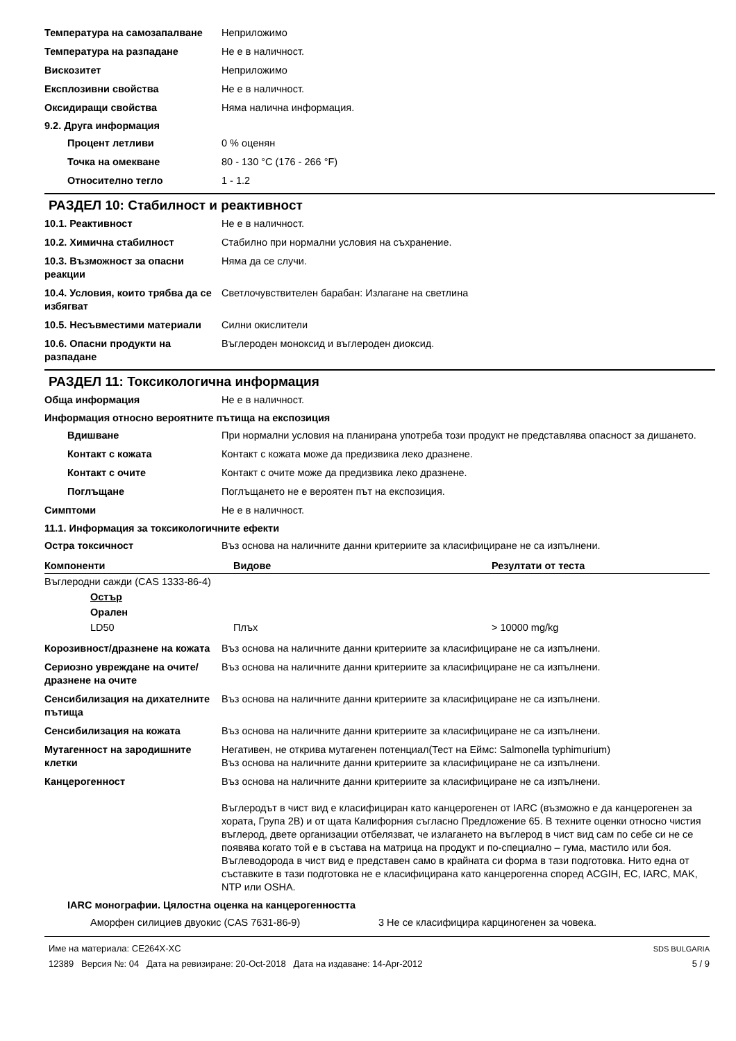Температура на самозапалване Неприложимо
Температура на разпадане Не е в наличност.
Вискозитет Неприложимо
Експлозивни свойства Не е в наличност.
Оксидиращи свойства Няма налична информация.
9.2. Друга информация
Процент летливи 0 % оценян
Точка на омекване 80 - 130 °C (176 - 266 °F)
Относително тегло 1 - 1.2
РАЗДЕЛ 10: Стабилност и реактивност
10.1. Реактивност Не е в наличност.
10.2. Химична стабилност Стабилно при нормални условия на съхранение.
10.3. Възможност за опасни реакции
Няма да се случи.
10.4. Условия, които трябва да се избягват
Светлочувствителен барабан: Излагане на светлина
10.5. Несъвместими материали Силни окислители
10.6. Опасни продукти на разпадане
Въглероден моноксид и въглероден диоксид.
РАЗДЕЛ 11: Токсикологична информация
Обща информация Не е в наличност.
Информация относно вероятните пътища на експозиция
Вдишване При нормални условия на планирана употреба този продукт не представлява опасност за дишането.
Контакт с кожата Контакт с кожата може да предизвика леко дразнене.
Контакт с очите Контакт с очите може да предизвика леко дразнене.
Поглъщане Поглъщането не е вероятен път на експозиция.
Симптоми Не е в наличност.
11.1. Информация за токсикологичните ефекти
Остра токсичност Въз основа на наличните данни критериите за класифициране не са изпълнени.
| Компоненти | Видове | Резултати от теста |
| --- | --- | --- |
| Въглеродни сажди (CAS 1333-86-4) | | |
| Остър | | |
| Орален | | |
| LD50 | Плъх | > 10000 mg/kg |
Корозивност/дразнене на кожата
Въз основа на наличните данни критериите за класифициране не са изпълнени.
Сериозно увреждане на очите/дразнене на очите
Въз основа на наличните данни критериите за класифициране не са изпълнени.
Сенсибилизация на дихателните пътища
Въз основа на наличните данни критериите за класифициране не са изпълнени.
Сенсибилизация на кожата Въз основа на наличните данни критериите за класифициране не са изпълнени.
Мутагенност на зародишните клетки
Негативен, не открива мутагенен потенциал(Тест на Еймс: Salmonella typhimurium)
Въз основа на наличните данни критериите за класифициране не са изпълнени.
Канцерогенност Въз основа на наличните данни критериите за класифициране не са изпълнени.
Въглеродът в чист вид е класифициран като канцерогенен от IARC (възможно е да канцерогенен за хората, Група 2B) и от щата Калифорния съгласно Предложение 65. В техните оценки относно чистия въглерод, двете организации отбелязват, че излагането на въглерод в чист вид сам по себе си не се появява когато той е в състава на матрица на продукт и по-специално – гума, мастило или боя. Въглеводорода в чист вид е представен само в крайната си форма в тази подготовка. Нито една от съставките в тази подготовка не е класифицирана като канцерогенна според ACGIH, EC, IARC, MAK, NTP или OSHA.
IARC монографии. Цялостна оценка на канцерогенността
Аморфен силициев двуокис (CAS 7631-86-9) 3 Не се класифицира карциногенен за човека.
Име на материала: CE264X-XC
12389 Версия №: 04 Дата на ревизиране: 20-Oct-2018 Дата на издаване: 14-Apr-2012
SDS BULGARIA
5 / 9